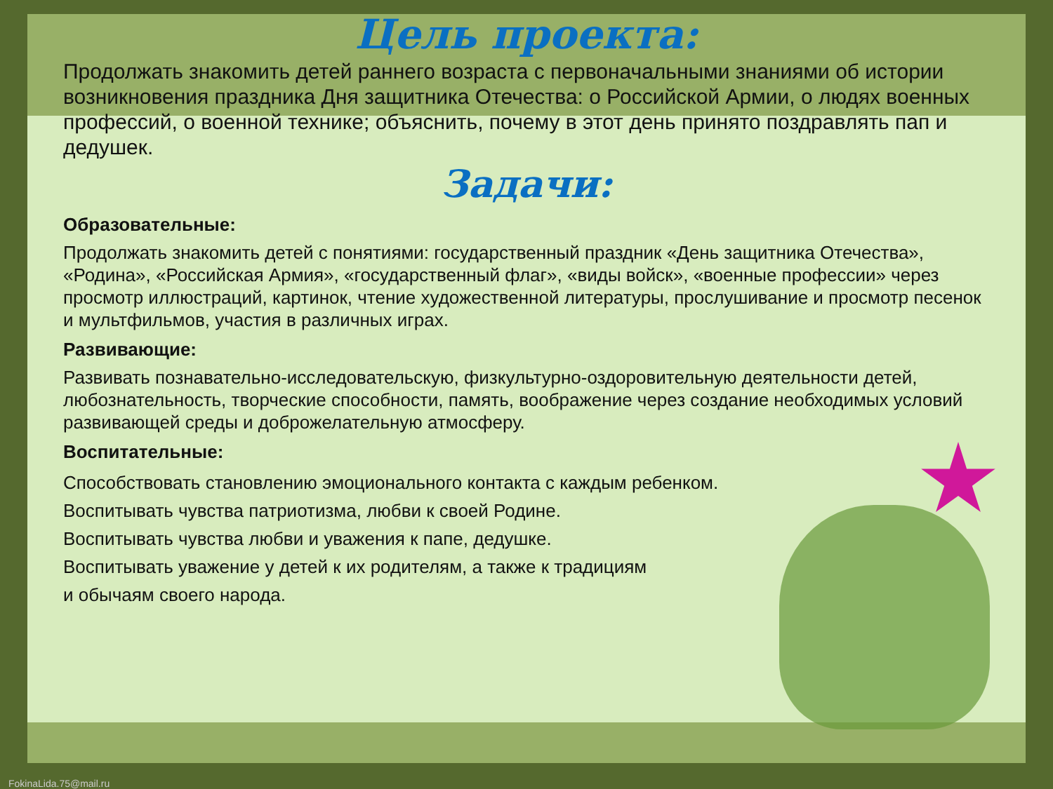Цель проекта:
Продолжать знакомить детей раннего возраста с первоначальными знаниями об истории возникновения праздника Дня защитника Отечества: о Российской Армии, о людях военных профессий, о военной технике; объяснить, почему в этот день принято поздравлять пап и дедушек.
Задачи:
Образовательные:
Продолжать знакомить детей с понятиями: государственный праздник «День защитника Отечества», «Родина», «Российская Армия», «государственный флаг», «виды войск», «военные профессии» через просмотр иллюстраций, картинок, чтение художественной литературы, прослушивание и просмотр песенок и мультфильмов, участия в различных играх.
Развивающие:
Развивать познавательно-исследовательскую, физкультурно-оздоровительную деятельности детей, любознательность, творческие способности, память, воображение через создание необходимых условий развивающей среды и доброжелательную атмосферу.
Воспитательные:
Способствовать становлению эмоционального контакта с каждым ребенком.
Воспитывать чувства патриотизма, любви к своей Родине.
Воспитывать чувства любви и уважения к папе, дедушке.
Воспитывать уважение у детей к их родителям, а также к традициям
и обычаям своего народа.
FokinaLida.75@mail.ru